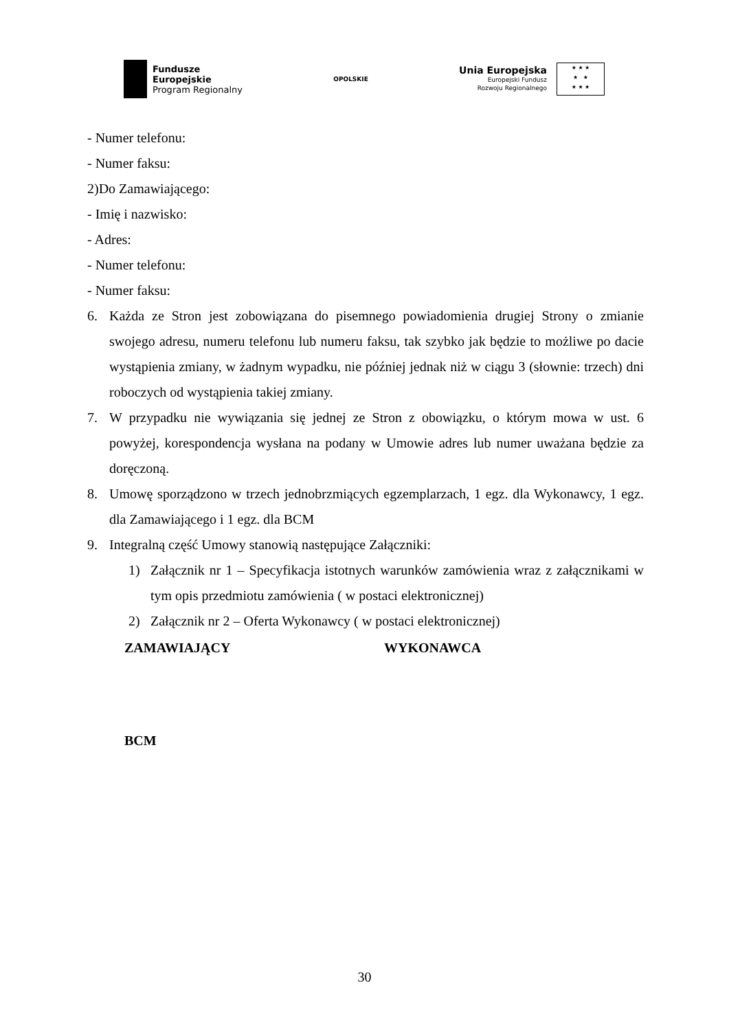Fundusze
Europejskie
Program Regionalny
OPOLSKIE
Unia Europejska
Europejski Fundusz
Rozwoju Regionalnego
★ ★ ★
★ ★
★ ★ ★
- Numer telefonu:
- Numer faksu:
2)Do Zamawiającego:
- Imię i nazwisko:
- Adres:
- Numer telefonu:
- Numer faksu:
6. Każda ze Stron jest zobowiązana do pisemnego powiadomienia drugiej Strony o zmianie swojego adresu, numeru telefonu lub numeru faksu, tak szybko jak będzie to możliwe po dacie wystąpienia zmiany, w żadnym wypadku, nie później jednak niż w ciągu 3 (słownie: trzech) dni roboczych od wystąpienia takiej zmiany.
7. W przypadku nie wywiązania się jednej ze Stron z obowiązku, o którym mowa w ust. 6 powyżej, korespondencja wysłana na podany w Umowie adres lub numer uważana będzie za doręczoną.
8. Umowę sporządzono w trzech jednobrzmiących egzemplarzach, 1 egz. dla Wykonawcy, 1 egz. dla Zamawiającego i 1 egz. dla BCM
9. Integralną część Umowy stanowią następujące Załączniki:
1) Załącznik nr 1 – Specyfikacja istotnych warunków zamówienia wraz z załącznikami w tym opis przedmiotu zamówienia ( w postaci elektronicznej)
2) Załącznik nr 2 – Oferta Wykonawcy ( w postaci elektronicznej)
ZAMAWIAJĄCY WYKONAWCA
BCM
30